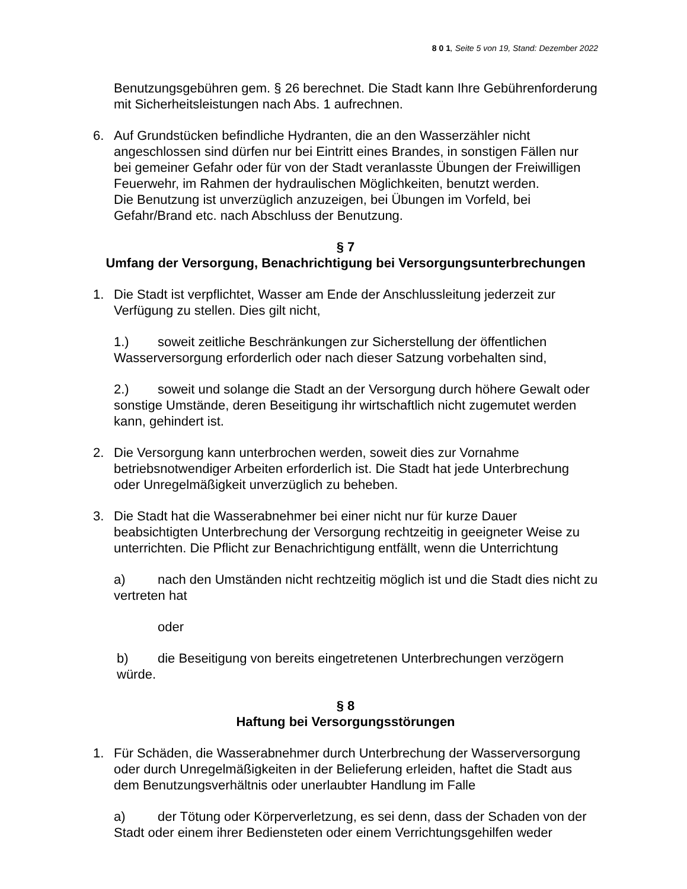8 0 1, Seite 5 von 19, Stand: Dezember 2022
Benutzungsgebühren gem. § 26 berechnet. Die Stadt kann Ihre Gebührenforderung mit Sicherheitsleistungen nach Abs. 1 aufrechnen.
6. Auf Grundstücken befindliche Hydranten, die an den Wasserzähler nicht angeschlossen sind dürfen nur bei Eintritt eines Brandes, in sonstigen Fällen nur bei gemeiner Gefahr oder für von der Stadt veranlasste Übungen der Freiwilligen Feuerwehr, im Rahmen der hydraulischen Möglichkeiten, benutzt werden.
Die Benutzung ist unverzüglich anzuzeigen, bei Übungen im Vorfeld, bei Gefahr/Brand etc. nach Abschluss der Benutzung.
§ 7
Umfang der Versorgung, Benachrichtigung bei Versorgungsunterbrechungen
1. Die Stadt ist verpflichtet, Wasser am Ende der Anschlussleitung jederzeit zur Verfügung zu stellen. Dies gilt nicht,
1.) soweit zeitliche Beschränkungen zur Sicherstellung der öffentlichen Wasserversorgung erforderlich oder nach dieser Satzung vorbehalten sind,
2.) soweit und solange die Stadt an der Versorgung durch höhere Gewalt oder sonstige Umstände, deren Beseitigung ihr wirtschaftlich nicht zugemutet werden kann, gehindert ist.
2. Die Versorgung kann unterbrochen werden, soweit dies zur Vornahme betriebsnotwendiger Arbeiten erforderlich ist. Die Stadt hat jede Unterbrechung oder Unregelmäßigkeit unverzüglich zu beheben.
3. Die Stadt hat die Wasserabnehmer bei einer nicht nur für kurze Dauer beabsichtigten Unterbrechung der Versorgung rechtzeitig in geeigneter Weise zu unterrichten. Die Pflicht zur Benachrichtigung entfällt, wenn die Unterrichtung
a) nach den Umständen nicht rechtzeitig möglich ist und die Stadt dies nicht zu vertreten hat
oder
b) die Beseitigung von bereits eingetretenen Unterbrechungen verzögern würde.
§ 8
Haftung bei Versorgungsstörungen
1. Für Schäden, die Wasserabnehmer durch Unterbrechung der Wasserversorgung oder durch Unregelmäßigkeiten in der Belieferung erleiden, haftet die Stadt aus dem Benutzungsverhältnis oder unerlaubter Handlung im Falle
a) der Tötung oder Körperverletzung, es sei denn, dass der Schaden von der Stadt oder einem ihrer Bediensteten oder einem Verrichtungsgehilfen weder